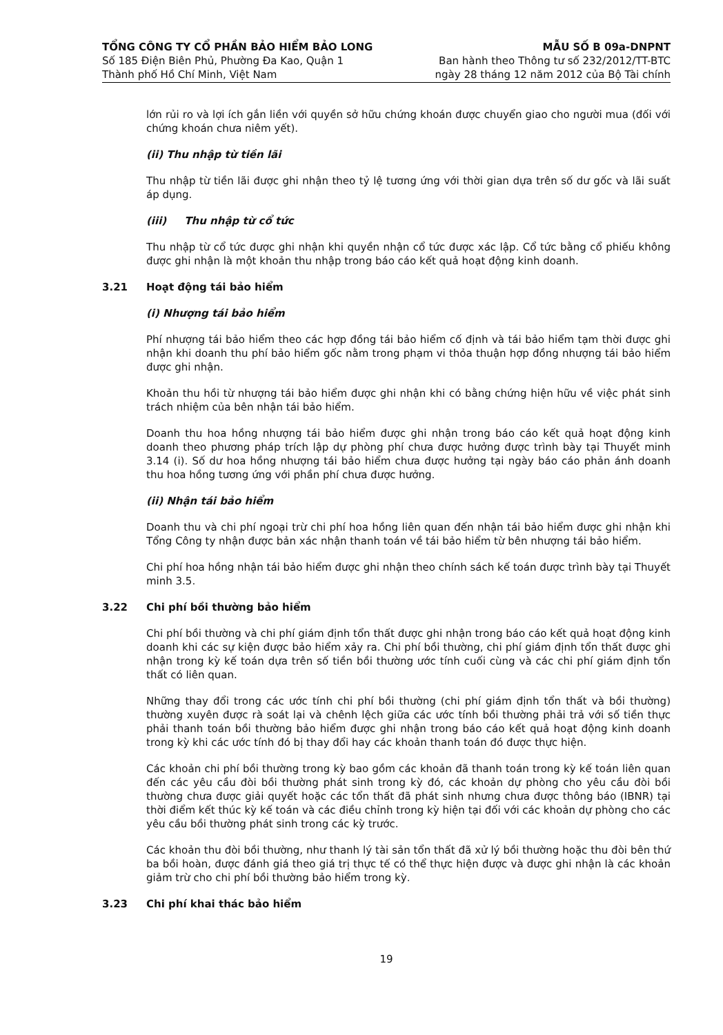TỔNG CÔNG TY CỔ PHẦN BẢO HIỂM BẢO LONG
Số 185 Điện Biên Phủ, Phường Đa Kao, Quận 1
Thành phố Hồ Chí Minh, Việt Nam
MẪU SỐ B 09a-DNPNT
Ban hành theo Thông tư số 232/2012/TT-BTC
ngày 28 tháng 12 năm 2012 của Bộ Tài chính
lớn rủi ro và lợi ích gắn liền với quyền sở hữu chứng khoán được chuyển giao cho người mua (đối với chứng khoán chưa niêm yết).
(ii) Thu nhập từ tiền lãi
Thu nhập từ tiền lãi được ghi nhận theo tỷ lệ tương ứng với thời gian dựa trên số dư gốc và lãi suất áp dụng.
(iii) Thu nhập từ cổ tức
Thu nhập từ cổ tức được ghi nhận khi quyền nhận cổ tức được xác lập. Cổ tức bằng cổ phiếu không được ghi nhận là một khoản thu nhập trong báo cáo kết quả hoạt động kinh doanh.
3.21 Hoạt động tái bảo hiểm
(i) Nhượng tái bảo hiểm
Phí nhượng tái bảo hiểm theo các hợp đồng tái bảo hiểm cố định và tái bảo hiểm tạm thời được ghi nhận khi doanh thu phí bảo hiểm gốc nằm trong phạm vi thỏa thuận hợp đồng nhượng tái bảo hiểm được ghi nhận.
Khoản thu hồi từ nhượng tái bảo hiểm được ghi nhận khi có bằng chứng hiện hữu về việc phát sinh trách nhiệm của bên nhận tái bảo hiểm.
Doanh thu hoa hồng nhượng tái bảo hiểm được ghi nhận trong báo cáo kết quả hoạt động kinh doanh theo phương pháp trích lập dự phòng phí chưa được hưởng được trình bày tại Thuyết minh 3.14 (i). Số dư hoa hồng nhượng tái bảo hiểm chưa được hưởng tại ngày báo cáo phản ánh doanh thu hoa hồng tương ứng với phần phí chưa được hưởng.
(ii) Nhận tái bảo hiểm
Doanh thu và chi phí ngoại trừ chi phí hoa hồng liên quan đến nhận tái bảo hiểm được ghi nhận khi Tổng Công ty nhận được bản xác nhận thanh toán về tái bảo hiểm từ bên nhượng tái bảo hiểm.
Chi phí hoa hồng nhận tái bảo hiểm được ghi nhận theo chính sách kế toán được trình bày tại Thuyết minh 3.5.
3.22 Chi phí bồi thường bảo hiểm
Chi phí bồi thường và chi phí giám định tổn thất được ghi nhận trong báo cáo kết quả hoạt động kinh doanh khi các sự kiện được bảo hiểm xảy ra. Chi phí bồi thường, chi phí giám định tổn thất được ghi nhận trong kỳ kế toán dựa trên số tiền bồi thường ước tính cuối cùng và các chi phí giám định tổn thất có liên quan.
Những thay đổi trong các ước tính chi phí bồi thường (chi phí giám định tổn thất và bồi thường) thường xuyên được rà soát lại và chênh lệch giữa các ước tính bồi thường phải trả với số tiền thực phải thanh toán bồi thường bảo hiểm được ghi nhận trong báo cáo kết quả hoạt động kinh doanh trong kỳ khi các ước tính đó bị thay đổi hay các khoản thanh toán đó được thực hiện.
Các khoản chi phí bồi thường trong kỳ bao gồm các khoản đã thanh toán trong kỳ kế toán liên quan đến các yêu cầu đòi bồi thường phát sinh trong kỳ đó, các khoản dự phòng cho yêu cầu đòi bồi thường chưa được giải quyết hoặc các tổn thất đã phát sinh nhưng chưa được thông báo (IBNR) tại thời điểm kết thúc kỳ kế toán và các điều chỉnh trong kỳ hiện tại đối với các khoản dự phòng cho các yêu cầu bồi thường phát sinh trong các kỳ trước.
Các khoản thu đòi bồi thường, như thanh lý tài sản tổn thất đã xử lý bồi thường hoặc thu đòi bên thứ ba bồi hoàn, được đánh giá theo giá trị thực tế có thể thực hiện được và được ghi nhận là các khoản giảm trừ cho chi phí bồi thường bảo hiểm trong kỳ.
3.23 Chi phí khai thác bảo hiểm
19